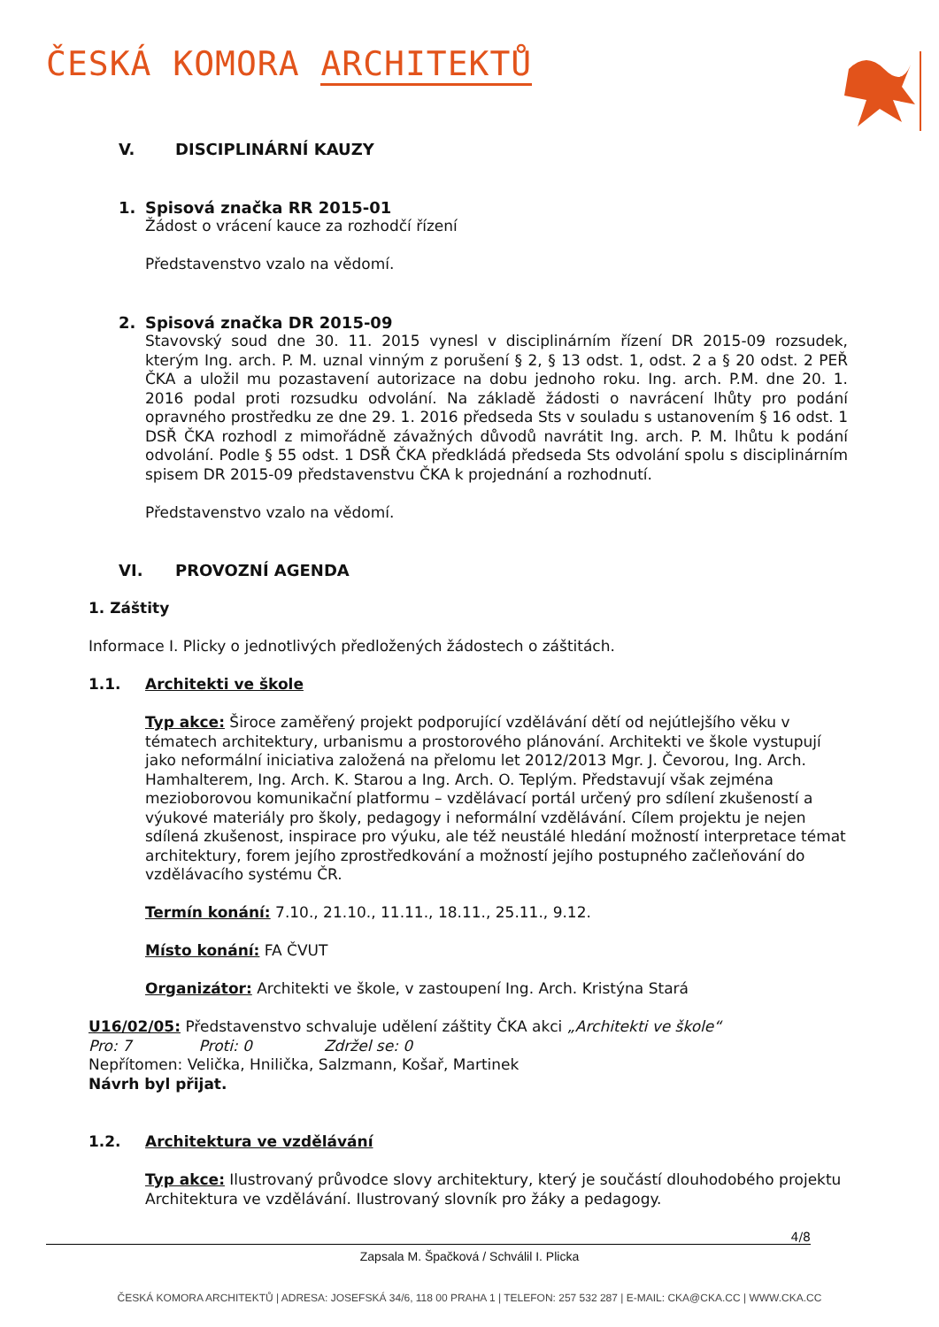ČESKÁ KOMORA ARCHITEKTŮ
V. DISCIPLINÁRNÍ KAUZY
1. Spisová značka RR 2015-01
Žádost o vrácení kauce za rozhodčí řízení
Představenstvo vzalo na vědomí.
2. Spisová značka DR 2015-09
Stavovský soud dne 30. 11. 2015 vynesl v disciplinárním řízení DR 2015-09 rozsudek, kterým Ing. arch. P. M. uznal vinným z porušení § 2, § 13 odst. 1, odst. 2 a § 20 odst. 2 PEŘ ČKA a uložil mu pozastavení autorizace na dobu jednoho roku. Ing. arch. P.M. dne 20. 1. 2016 podal proti rozsudku odvolání. Na základě žádosti o navrácení lhůty pro podání opravného prostředku ze dne 29. 1. 2016 předseda Sts v souladu s ustanovením § 16 odst. 1 DSŘ ČKA rozhodl z mimořádně závažných důvodů navrátit Ing. arch. P. M. lhůtu k podání odvolání. Podle § 55 odst. 1 DSŘ ČKA předkládá předseda Sts odvolání spolu s disciplinárním spisem DR 2015-09 představenstvu ČKA k projednání a rozhodnutí.
Představenstvo vzalo na vědomí.
VI. PROVOZNÍ AGENDA
1. Záštity
Informace I. Plicky o jednotlivých předložených žádostech o záštitách.
1.1. Architekti ve škole
Typ akce: Široce zaměřený projekt podporující vzdělávání dětí od nejútlejšího věku v tématech architektury, urbanismu a prostorového plánování. Architekti ve škole vystupují jako neformální iniciativa založená na přelomu let 2012/2013 Mgr. J. Čevorou, Ing. Arch. Hamhalterem, Ing. Arch. K. Starou a Ing. Arch. O. Teplým. Představují však zejména mezioborovou komunikační platformu – vzdělávací portál určený pro sdílení zkušeností a výukové materiály pro školy, pedagogy i neformální vzdělávání. Cílem projektu je nejen sdílená zkušenost, inspirace pro výuku, ale též neustálé hledání možností interpretace témat architektury, forem jejího zprostředkování a možností jejího postupného začleňování do vzdělávacího systému ČR.
Termín konání: 7.10., 21.10., 11.11., 18.11., 25.11., 9.12.
Místo konání: FA ČVUT
Organizátor: Architekti ve škole, v zastoupení Ing. Arch. Kristýna Stará
U16/02/05: Představenstvo schvaluje udělení záštity ČKA akci „Architekti ve škole“
Pro: 7 Proti: 0 Zdržel se: 0
Nepřítomen: Velička, Hnilička, Salzmann, Košař, Martinek
Návrh byl přijat.
1.2. Architektura ve vzdělávání
Typ akce: Ilustrovaný průvodce slovy architektury, který je součástí dlouhodobého projektu Architektura ve vzdělávání. Ilustrovaný slovník pro žáky a pedagogy.
4/8
Zapsala M. Špačková / Schválil I. Plicka
ČESKÁ KOMORA ARCHITEKTŮ | ADRESA: JOSEFSKÁ 34/6, 118 00 PRAHA 1 | TELEFON: 257 532 287 | E-MAIL: CKA@CKA.CC | WWW.CKA.CC